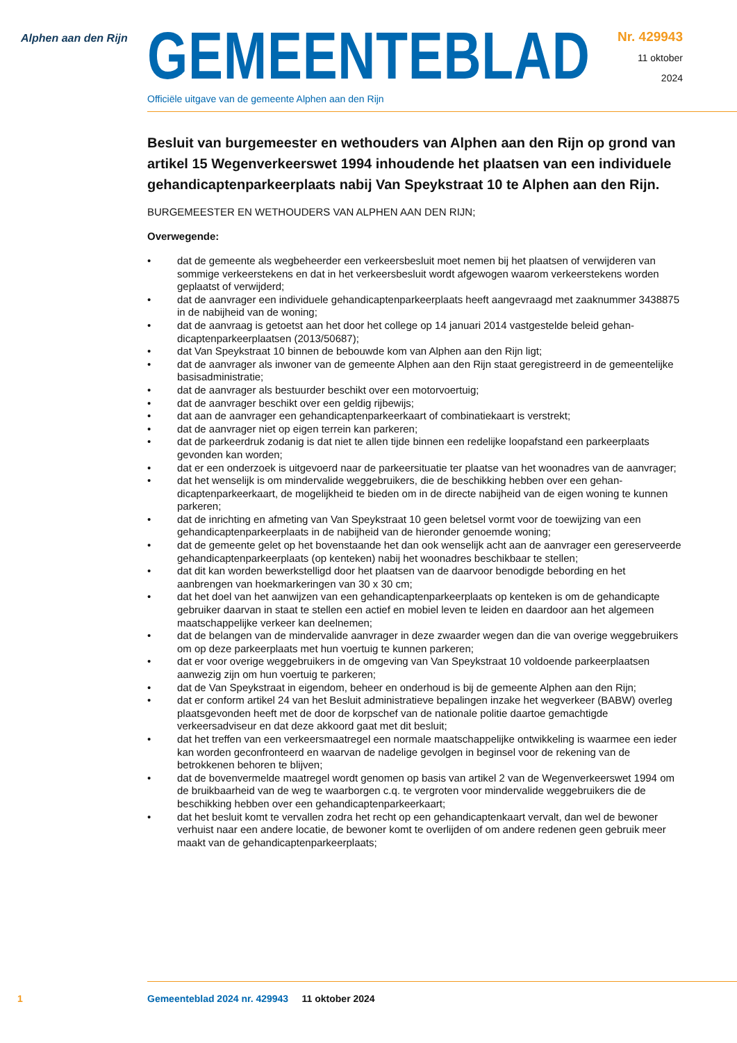Alphen aan den Rijn
GEMEENTEBLAD
Officiële uitgave van de gemeente Alphen aan den Rijn
Nr. 429943
11 oktober
2024
Besluit van burgemeester en wethouders van Alphen aan den Rijn op grond van artikel 15 Wegenverkeerswet 1994 inhoudende het plaatsen van een individuele gehandicaptenparkeerplaats nabij Van Speykstraat 10 te Alphen aan den Rijn.
BURGEMEESTER EN WETHOUDERS VAN ALPHEN AAN DEN RIJN;
Overwegende:
• dat de gemeente als wegbeheerder een verkeersbesluit moet nemen bij het plaatsen of verwijderen van sommige verkeerstekens en dat in het verkeersbesluit wordt afgewogen waarom verkeerste­kens worden geplaatst of verwijderd;
• dat de aanvrager een individuele gehandicaptenparkeerplaats heeft aangevraagd met zaaknummer 3438875 in de nabijheid van de woning;
• dat de aanvraag is getoetst aan het door het college op 14 januari 2014 vastgestelde beleid gehan­dicaptenparkeerplaatsen (2013/50687);
• dat Van Speykstraat 10 binnen de bebouwde kom van Alphen aan den Rijn ligt;
• dat de aanvrager als inwoner van de gemeente Alphen aan den Rijn staat geregistreerd in de gemeentelijke basisadministratie;
• dat de aanvrager als bestuurder beschikt over een motorvoertuig;
• dat de aanvrager beschikt over een geldig rijbewijs;
• dat aan de aanvrager een gehandicaptenparkeerkaart of combinatiekaart is verstrekt;
• dat de aanvrager niet op eigen terrein kan parkeren;
• dat de parkeerdruk zodanig is dat niet te allen tijde binnen een redelijke loopafstand een parkeer­plaats gevonden kan worden;
• dat er een onderzoek is uitgevoerd naar de parkeersituatie ter plaatse van het woonadres van de aanvrager;
• dat het wenselijk is om mindervalide weggebruikers, die de beschikking hebben over een gehan­dicaptenparkeerkaart, de mogelijkheid te bieden om in de directe nabijheid van de eigen woning te kunnen parkeren;
• dat de inrichting en afmeting van Van Speykstraat 10 geen beletsel vormt voor de toewijzing van een gehandicaptenparkeerplaats in de nabijheid van de hieronder genoemde woning;
• dat de gemeente gelet op het bovenstaande het dan ook wenselijk acht aan de aanvrager een gereserveerde gehandicaptenparkeerplaats (op kenteken) nabij het woonadres beschikbaar te stellen;
• dat dit kan worden bewerkstelligd door het plaatsen van de daarvoor benodigde bebording en het aanbrengen van hoekmarkeringen van 30 x 30 cm;
• dat het doel van het aanwijzen van een gehandicaptenparkeerplaats op kenteken is om de gehan­dicapte gebruiker daarvan in staat te stellen een actief en mobiel leven te leiden en daardoor aan het algemeen maatschappelijke verkeer kan deelnemen;
• dat de belangen van de mindervalide aanvrager in deze zwaarder wegen dan die van overige weggebruikers om op deze parkeerplaats met hun voertuig te kunnen parkeren;
• dat er voor overige weggebruikers in de omgeving van Van Speykstraat 10 voldoende parkeer­plaatsen aanwezig zijn om hun voertuig te parkeren;
• dat de Van Speykstraat in eigendom, beheer en onderhoud is bij de gemeente Alphen aan den Rijn;
• dat er conform artikel 24 van het Besluit administratieve bepalingen inzake het wegverkeer (BABW) overleg plaatsgevonden heeft met de door de korpschef van de nationale politie daartoe gemach­tigde verkeersadviseur en dat deze akkoord gaat met dit besluit;
• dat het treffen van een verkeersmaatregel een normale maatschappelijke ontwikkeling is waarmee een ieder kan worden geconfronteerd en waarvan de nadelige gevolgen in beginsel voor de reke­ning van de betrokkenen behoren te blijven;
• dat de bovenvermelde maatregel wordt genomen op basis van artikel 2 van de Wegenverkeerswet 1994 om de bruikbaarheid van de weg te waarborgen c.q. te vergroten voor mindervalide wegge­bruikers die de beschikking hebben over een gehandicaptenparkeerkaart;
• dat het besluit komt te vervallen zodra het recht op een gehandicaptenkaart vervalt, dan wel de bewoner verhuist naar een andere locatie, de bewoner komt te overlijden of om andere redenen geen gebruik meer maakt van de gehandicaptenparkeerplaats;
1 Gemeenteblad 2024 nr. 429943 11 oktober 2024